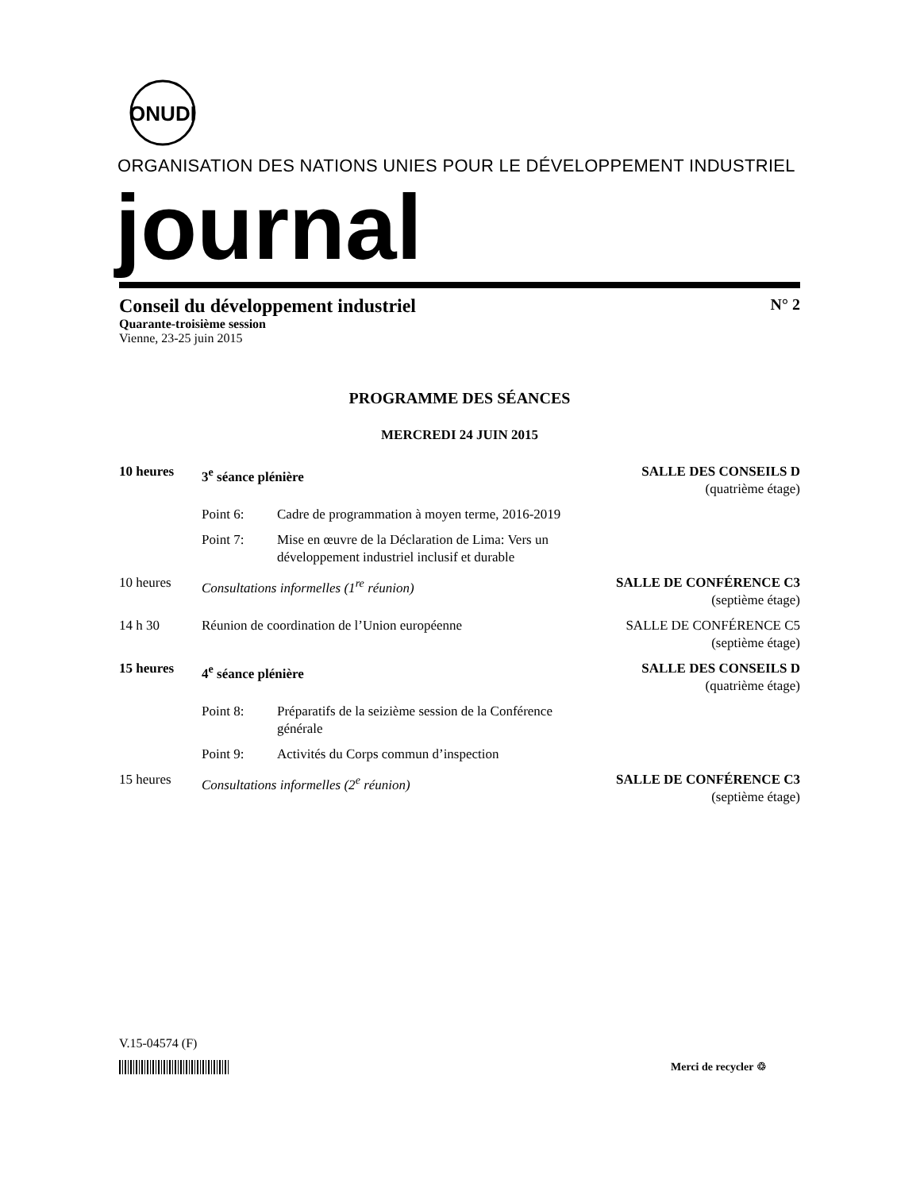ONUDI
ORGANISATION DES NATIONS UNIES POUR LE DÉVELOPPEMENT INDUSTRIEL
journal
Conseil du développement industriel N° 2
Quarante-troisième session
Vienne, 23-25 juin 2015
PROGRAMME DES SÉANCES
MERCREDI 24 JUIN 2015
10 heures 3<sup>e</sup> séance plénière SALLE DES CONSEILS D
(quatrième étage)
Point 6: Cadre de programmation à moyen terme, 2016-2019
Point 7: Mise en œuvre de la Déclaration de Lima: Vers un développement industriel inclusif et durable
10 heures Consultations informelles (1<sup>re</sup> réunion) SALLE DE CONFÉRENCE C3
(septième étage)
14 h 30 Réunion de coordination de l’Union européenne SALLE DE CONFÉRENCE C5
(septième étage)
15 heures 4<sup>e</sup> séance plénière SALLE DES CONSEILS D
(quatrième étage)
Point 8: Préparatifs de la seizième session de la Conférence générale
Point 9: Activités du Corps commun d’inspection
15 heures Consultations informelles (2<sup>e</sup> réunion) SALLE DE CONFÉRENCE C3
(septième étage)
V.15-04574 (F)
Merci de recycler ♲